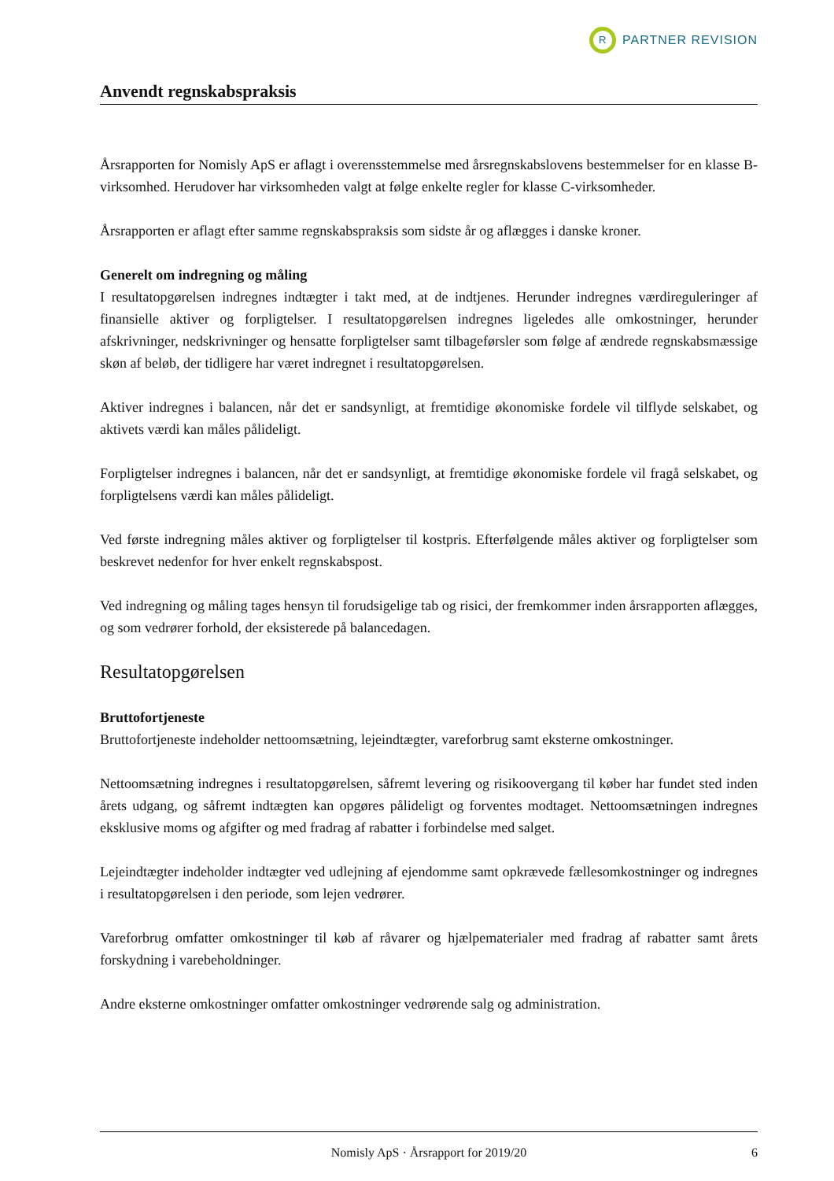R
PARTNER REVISION
Anvendt regnskabspraksis
Årsrapporten for Nomisly ApS er aflagt i overensstemmelse med årsregnskabslovens bestemmelser for en klasse B-virksomhed. Herudover har virksomheden valgt at følge enkelte regler for klasse C-virksomheder.
Årsrapporten er aflagt efter samme regnskabspraksis som sidste år og aflægges i danske kroner.
Generelt om indregning og måling
I resultatopgørelsen indregnes indtægter i takt med, at de indtjenes. Herunder indregnes værdireguleringer af finansielle aktiver og forpligtelser. I resultatopgørelsen indregnes ligeledes alle omkostninger, herunder afskrivninger, nedskrivninger og hensatte forpligtelser samt tilbageførsler som følge af ændrede regnskabsmæssige skøn af beløb, der tidligere har været indregnet i resultatopgørelsen.
Aktiver indregnes i balancen, når det er sandsynligt, at fremtidige økonomiske fordele vil tilflyde selskabet, og aktivets værdi kan måles pålideligt.
Forpligtelser indregnes i balancen, når det er sandsynligt, at fremtidige økonomiske fordele vil fragå selskabet, og forpligtelsens værdi kan måles pålideligt.
Ved første indregning måles aktiver og forpligtelser til kostpris. Efterfølgende måles aktiver og forpligtelser som beskrevet nedenfor for hver enkelt regnskabspost.
Ved indregning og måling tages hensyn til forudsigelige tab og risici, der fremkommer inden årsrapporten aflægges, og som vedrører forhold, der eksisterede på balancedagen.
Resultatopgørelsen
Bruttofortjeneste
Bruttofortjeneste indeholder nettoomsætning, lejeindtægter, vareforbrug samt eksterne omkostninger.
Nettoomsætning indregnes i resultatopgørelsen, såfremt levering og risikoovergang til køber har fundet sted inden årets udgang, og såfremt indtægten kan opgøres pålideligt og forventes modtaget. Nettoomsætningen indregnes eksklusive moms og afgifter og med fradrag af rabatter i forbindelse med salget.
Lejeindtægter indeholder indtægter ved udlejning af ejendomme samt opkrævede fællesomkostninger og indregnes i resultatopgørelsen i den periode, som lejen vedrører.
Vareforbrug omfatter omkostninger til køb af råvarer og hjælpematerialer med fradrag af rabatter samt årets forskydning i varebeholdninger.
Andre eksterne omkostninger omfatter omkostninger vedrørende salg og administration.
Nomisly ApS · Årsrapport for 2019/20 6